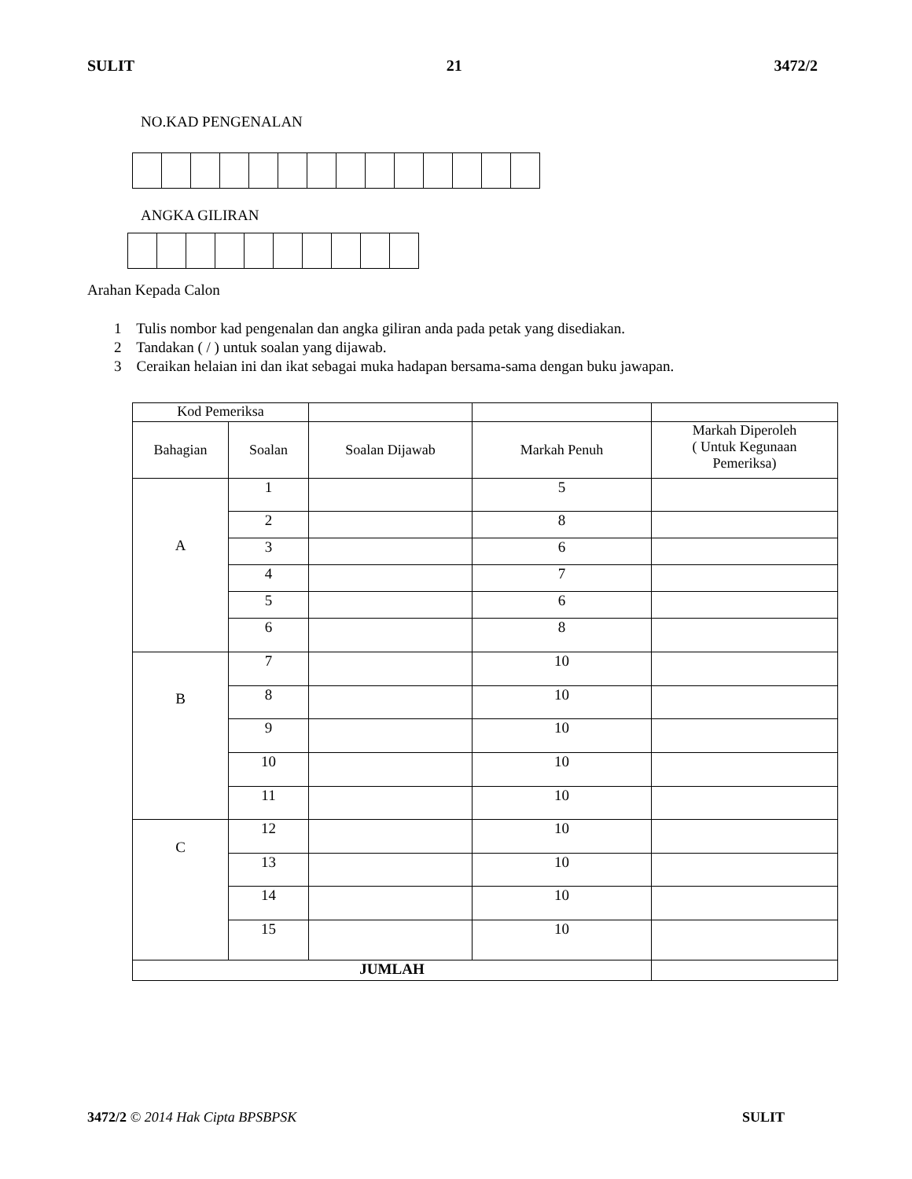SULIT 21 3472/2
NO.KAD PENGENALAN
ANGKA GILIRAN
Arahan Kepada Calon
1 Tulis nombor kad pengenalan dan angka giliran anda pada petak yang disediakan.
2 Tandakan ( / ) untuk soalan yang dijawab.
3 Ceraikan helaian ini dan ikat sebagai muka hadapan bersama-sama dengan buku jawapan.
| Kod Pemeriksa | | | | |
| Bahagian | Soalan | Soalan Dijawab | Markah Penuh | Markah Diperoleh ( Untuk Kegunaan Pemeriksa) |
| A | 1 | | 5 | |
| | 2 | | 8 | |
| | 3 | | 6 | |
| | 4 | | 7 | |
| | 5 | | 6 | |
| | 6 | | 8 | |
| B | 7 | | 10 | |
| | 8 | | 10 | |
| | 9 | | 10 | |
| | 10 | | 10 | |
| | 11 | | 10 | |
| C | 12 | | 10 | |
| | 13 | | 10 | |
| | 14 | | 10 | |
| | 15 | | 10 | |
| JUMLAH | | | | |
3472/2 © 2014 Hak Cipta BPSBPSK SULIT